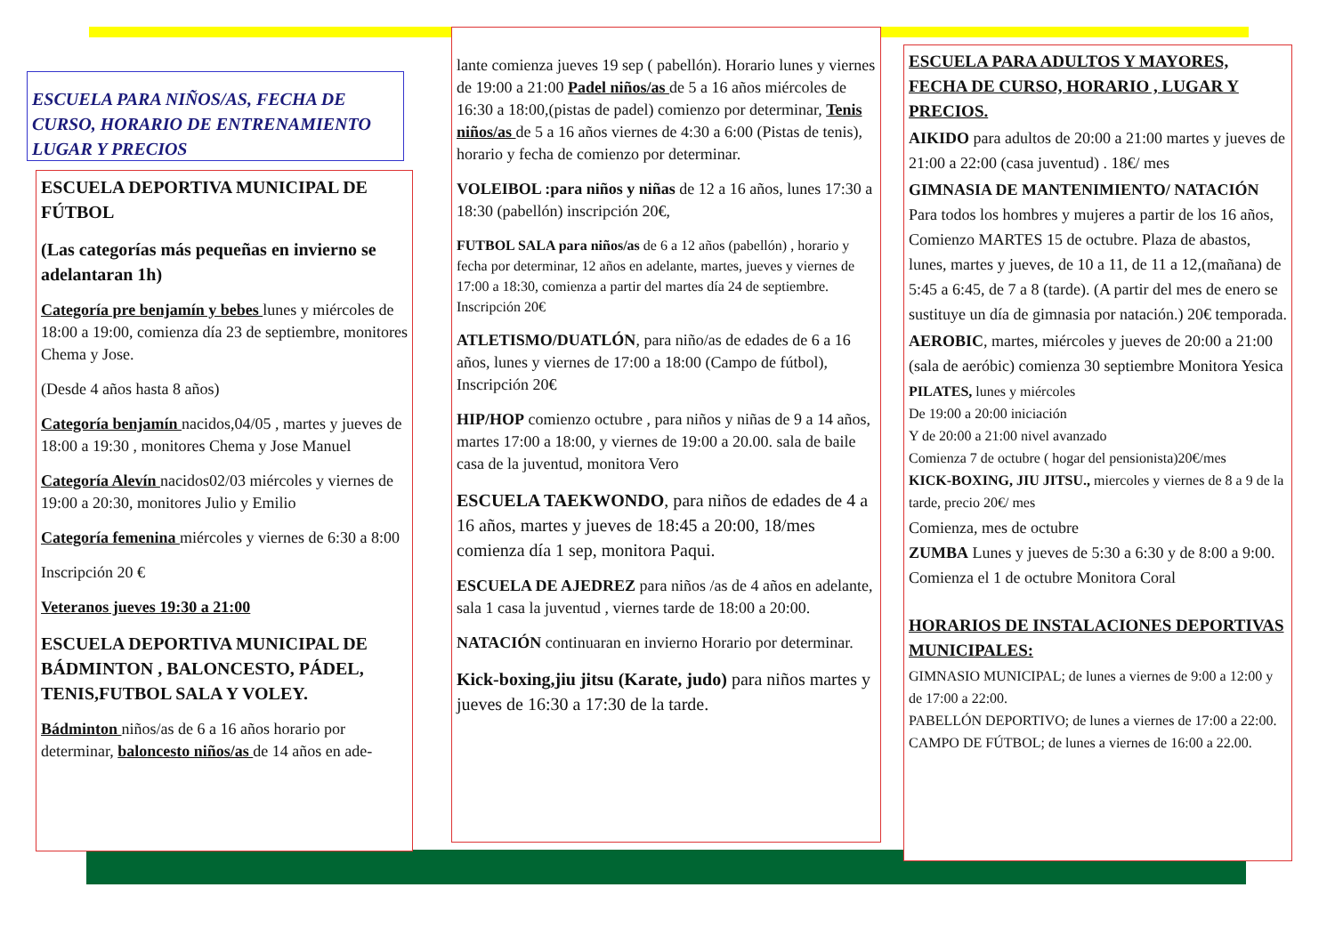ESCUELA PARA NIÑOS/AS, FECHA DE CURSO, HORARIO DE ENTRENAMIENTO LUGAR Y PRECIOS
ESCUELA DEPORTIVA MUNICIPAL DE FÚTBOL
(Las categorías más pequeñas en invierno se adelantaran 1h)
Categoría pre benjamín y bebes lunes y miércoles de 18:00 a 19:00, comienza día 23 de septiembre, monitores Chema y Jose.
(Desde 4 años hasta 8 años)
Categoría benjamín nacidos,04/05 , martes y jueves de 18:00 a 19:30 , monitores Chema y Jose Manuel
Categoría Alevín nacidos02/03 miércoles y viernes de 19:00 a 20:30, monitores Julio y Emilio
Categoría femenina miércoles y viernes de 6:30 a 8:00
Inscripción 20 €
Veteranos jueves 19:30 a 21:00
ESCUELA DEPORTIVA MUNICIPAL DE BÁDMINTON , BALONCESTO, PÁDEL, TENIS,FUTBOL SALA Y VOLEY.
Bádminton niños/as de 6 a 16 años horario por determinar, baloncesto niños/as de 14 años en ade-
lante comienza jueves 19 sep ( pabellón). Horario lunes y viernes de 19:00 a 21:00 Padel niños/as de 5 a 16 años miércoles de 16:30 a 18:00,(pistas de padel) comienzo por determinar, Tenis niños/as de 5 a 16 años viernes de 4:30 a 6:00 (Pistas de tenis), horario y fecha de comienzo por determinar.
VOLEIBOL :para niños y niñas de 12 a 16 años, lunes 17:30 a 18:30 (pabellón) inscripción 20€,
FUTBOL SALA para niños/as de 6 a 12 años (pabellón) , horario y fecha por determinar, 12 años en adelante, martes, jueves y viernes de 17:00 a 18:30, comienza a partir del martes día 24 de septiembre. Inscripción 20€
ATLETISMO/DUATLÓN, para niño/as de edades de 6 a 16 años, lunes y viernes de 17:00 a 18:00 (Campo de fútbol), Inscripción 20€
HIP/HOP comienzo octubre , para niños y niñas de 9 a 14 años, martes 17:00 a 18:00, y viernes de 19:00 a 20.00. sala de baile casa de la juventud, monitora Vero
ESCUELA TAEKWONDO, para niños de edades de 4 a 16 años, martes y jueves de 18:45 a 20:00, 18/mes comienza día 1 sep, monitora Paqui.
ESCUELA DE AJEDREZ para niños /as de 4 años en adelante, sala 1 casa la juventud , viernes tarde de 18:00 a 20:00.
NATACIÓN continuaran en invierno Horario por determinar.
Kick-boxing,jiu jitsu (Karate, judo) para niños martes y jueves de 16:30 a 17:30 de la tarde.
ESCUELA PARA ADULTOS Y MAYORES, FECHA DE CURSO, HORARIO , LUGAR Y PRECIOS.
AIKIDO para adultos de 20:00 a 21:00 martes y jueves de 21:00 a 22:00 (casa juventud) . 18€/ mes
GIMNASIA DE MANTENIMIENTO/ NATACIÓN Para todos los hombres y mujeres a partir de los 16 años, Comienzo MARTES 15 de octubre. Plaza de abastos, lunes, martes y jueves, de 10 a 11, de 11 a 12,(mañana) de 5:45 a 6:45, de 7 a 8 (tarde). (A partir del mes de enero se sustituye un día de gimnasia por natación.) 20€ temporada.
AEROBIC, martes, miércoles y jueves de 20:00 a 21:00 (sala de aeróbic) comienza 30 septiembre Monitora Yesica
PILATES, lunes y miércoles
De 19:00 a 20:00 iniciación
Y de 20:00 a 21:00 nivel avanzado
Comienza 7 de octubre ( hogar del pensionista)20€/mes
KICK-BOXING, JIU JITSU., miercoles y viernes de 8 a 9 de la tarde, precio 20€/ mes
Comienza, mes de octubre
ZUMBA Lunes y jueves de 5:30 a 6:30 y de 8:00 a 9:00. Comienza el 1 de octubre Monitora Coral
HORARIOS DE INSTALACIONES DEPORTIVAS MUNICIPALES:
GIMNASIO MUNICIPAL; de lunes a viernes de 9:00 a 12:00 y de 17:00 a 22:00.
PABELLÓN DEPORTIVO; de lunes a viernes de 17:00 a 22:00.
CAMPO DE FÚTBOL; de lunes a viernes de 16:00 a 22.00.